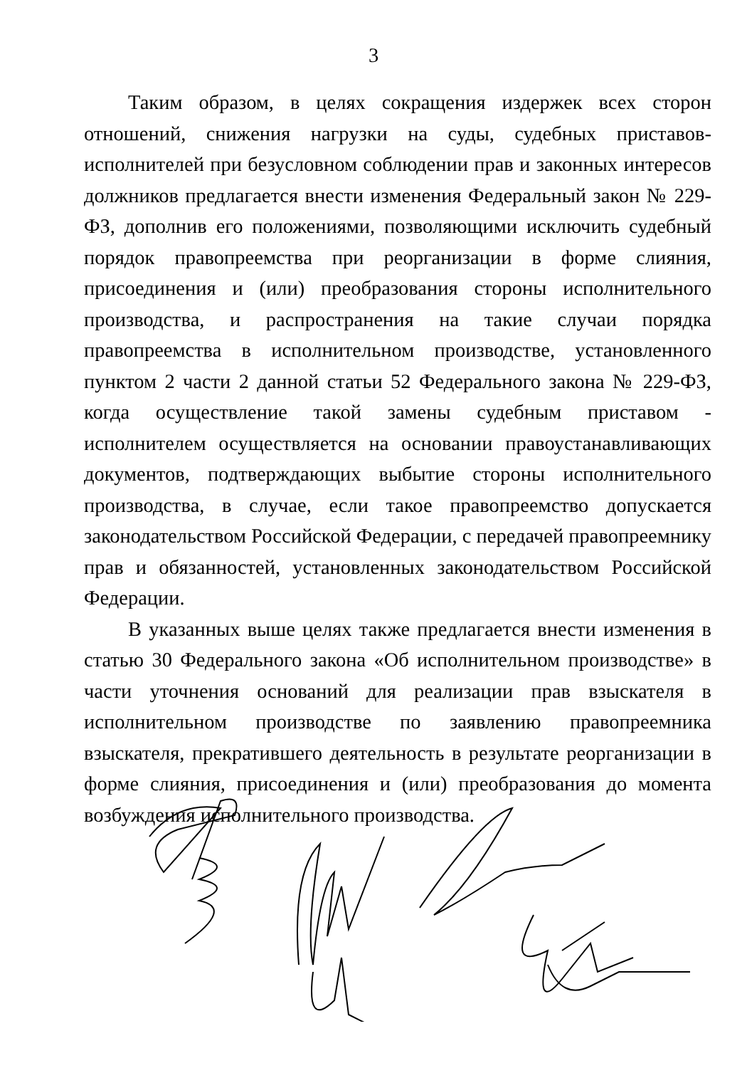3
Таким образом, в целях сокращения издержек всех сторон отношений, снижения нагрузки на суды, судебных приставов-исполнителей при безусловном соблюдении прав и законных интересов должников предлагается внести изменения Федеральный закон № 229-ФЗ, дополнив его положениями, позволяющими исключить судебный порядок правопреемства при реорганизации в форме слияния, присоединения и (или) преобразования стороны исполнительного производства, и распространения на такие случаи порядка правопреемства в исполнительном производстве, установленного пунктом 2 части 2 данной статьи 52 Федерального закона № 229-ФЗ, когда осуществление такой замены судебным приставом - исполнителем осуществляется на основании правоустанавливающих документов, подтверждающих выбытие стороны исполнительного производства, в случае, если такое правопреемство допускается законодательством Российской Федерации, с передачей правопреемнику прав и обязанностей, установленных законодательством Российской Федерации.
В указанных выше целях также предлагается внести изменения в статью 30 Федерального закона «Об исполнительном производстве» в части уточнения оснований для реализации прав взыскателя в исполнительном производстве по заявлению правопреемника взыскателя, прекратившего деятельность в результате реорганизации в форме слияния, присоединения и (или) преобразования до момента возбуждения исполнительного производства.